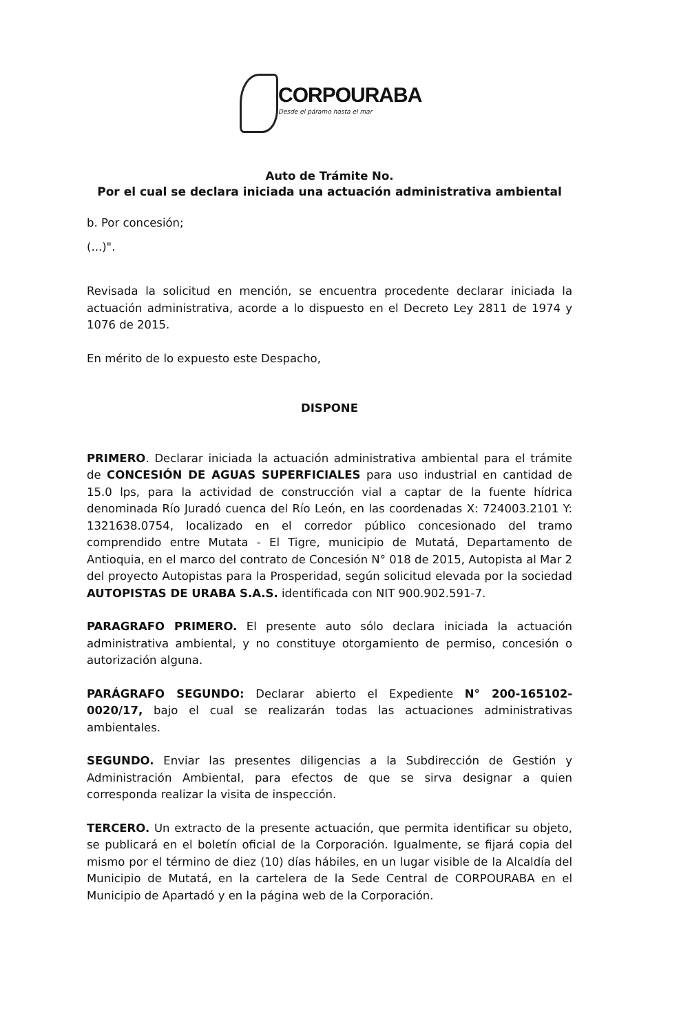CORPOURABA
Desde el páramo hasta el mar
Auto de Trámite No.
Por el cual se declara iniciada una actuación administrativa ambiental
b. Por concesión;
(...)".
Revisada la solicitud en mención, se encuentra procedente declarar iniciada la actuación administrativa, acorde a lo dispuesto en el Decreto Ley 2811 de 1974 y 1076 de 2015.
En mérito de lo expuesto este Despacho,
DISPONE
PRIMERO. Declarar iniciada la actuación administrativa ambiental para el trámite de CONCESIÓN DE AGUAS SUPERFICIALES para uso industrial en cantidad de 15.0 lps, para la actividad de construcción vial a captar de la fuente hídrica denominada Río Juradó cuenca del Río León, en las coordenadas X: 724003.2101 Y: 1321638.0754, localizado en el corredor público concesionado del tramo comprendido entre Mutata - El Tigre, municipio de Mutatá, Departamento de Antioquia, en el marco del contrato de Concesión N° 018 de 2015, Autopista al Mar 2 del proyecto Autopistas para la Prosperidad, según solicitud elevada por la sociedad AUTOPISTAS DE URABA S.A.S. identificada con NIT 900.902.591-7.
PARAGRAFO PRIMERO. El presente auto sólo declara iniciada la actuación administrativa ambiental, y no constituye otorgamiento de permiso, concesión o autorización alguna.
PARÁGRAFO SEGUNDO: Declarar abierto el Expediente N° 200-165102-0020/17, bajo el cual se realizarán todas las actuaciones administrativas ambientales.
SEGUNDO. Enviar las presentes diligencias a la Subdirección de Gestión y Administración Ambiental, para efectos de que se sirva designar a quien corresponda realizar la visita de inspección.
TERCERO. Un extracto de la presente actuación, que permita identificar su objeto, se publicará en el boletín oficial de la Corporación. Igualmente, se fijará copia del mismo por el término de diez (10) días hábiles, en un lugar visible de la Alcaldía del Municipio de Mutatá, en la cartelera de la Sede Central de CORPOURABA en el Municipio de Apartadó y en la página web de la Corporación.